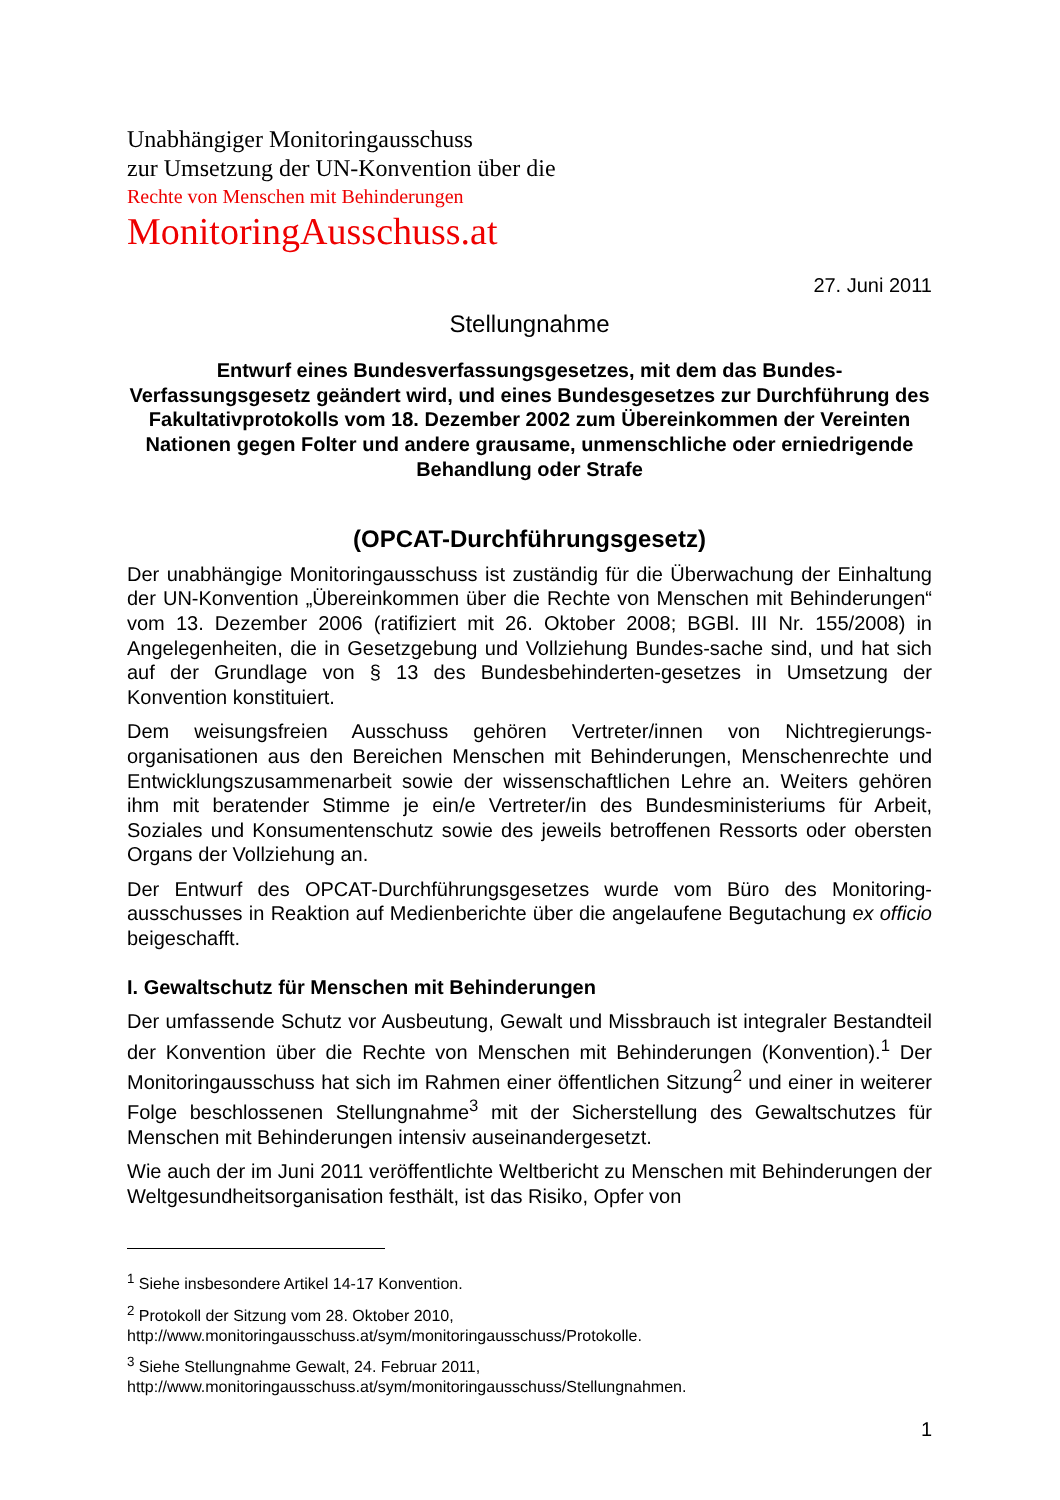Unabhängiger Monitoringausschuss
zur Umsetzung der UN-Konvention über die
Rechte von Menschen mit Behinderungen
MonitoringAusschuss.at
27. Juni 2011
Stellungnahme
Entwurf eines Bundesverfassungsgesetzes, mit dem das Bundes-Verfassungsgesetz geändert wird, und eines Bundesgesetzes zur Durchführung des Fakultativprotokolls vom 18. Dezember 2002 zum Übereinkommen der Vereinten Nationen gegen Folter und andere grausame, unmenschliche oder erniedrigende Behandlung oder Strafe
(OPCAT-Durchführungsgesetz)
Der unabhängige Monitoringausschuss ist zuständig für die Überwachung der Einhaltung der UN-Konvention „Übereinkommen über die Rechte von Menschen mit Behinderungen“ vom 13. Dezember 2006 (ratifiziert mit 26. Oktober 2008; BGBl. III Nr. 155/2008) in Angelegenheiten, die in Gesetzgebung und Vollziehung Bundes-sache sind, und hat sich auf der Grundlage von § 13 des Bundesbehinderten-gesetzes in Umsetzung der Konvention konstituiert.
Dem weisungsfreien Ausschuss gehören Vertreter/innen von Nichtregierungs-organisationen aus den Bereichen Menschen mit Behinderungen, Menschenrechte und Entwicklungszusammenarbeit sowie der wissenschaftlichen Lehre an. Weiters gehören ihm mit beratender Stimme je ein/e Vertreter/in des Bundesministeriums für Arbeit, Soziales und Konsumentenschutz sowie des jeweils betroffenen Ressorts oder obersten Organs der Vollziehung an.
Der Entwurf des OPCAT-Durchführungsgesetzes wurde vom Büro des Monitoring-ausschusses in Reaktion auf Medienberichte über die angelaufene Begutachung ex officio beigeschafft.
I. Gewaltschutz für Menschen mit Behinderungen
Der umfassende Schutz vor Ausbeutung, Gewalt und Missbrauch ist integraler Bestandteil der Konvention über die Rechte von Menschen mit Behinderungen (Konvention).<sup>1</sup> Der Monitoringausschuss hat sich im Rahmen einer öffentlichen Sitzung<sup>2</sup> und einer in weiterer Folge beschlossenen Stellungnahme<sup>3</sup> mit der Sicherstellung des Gewaltschutzes für Menschen mit Behinderungen intensiv auseinandergesetzt.
Wie auch der im Juni 2011 veröffentlichte Weltbericht zu Menschen mit Behinderungen der Weltgesundheitsorganisation festhält, ist das Risiko, Opfer von
<sup>1</sup> Siehe insbesondere Artikel 14-17 Konvention.
<sup>2</sup> Protokoll der Sitzung vom 28. Oktober 2010,
http://www.monitoringausschuss.at/sym/monitoringausschuss/Protokolle.
<sup>3</sup> Siehe Stellungnahme Gewalt, 24. Februar 2011,
http://www.monitoringausschuss.at/sym/monitoringausschuss/Stellungnahmen.
1